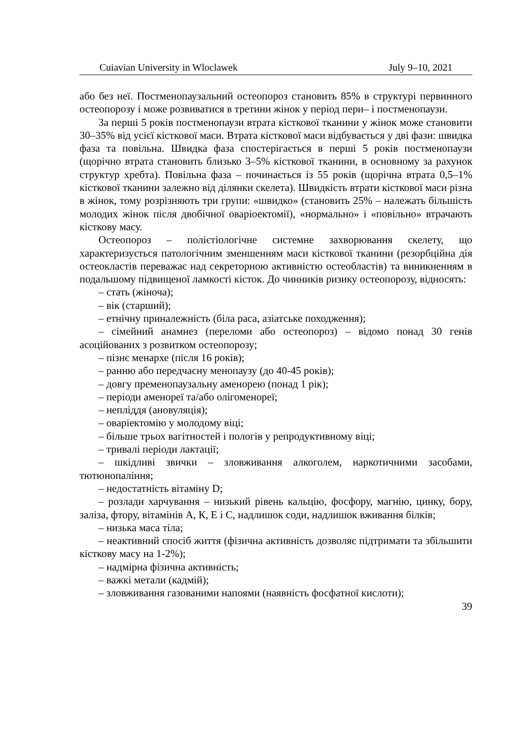Cuiavian University in Wloclawek July 9–10, 2021
або без неї. Постменопаузальний остеопороз становить 85% в структурі первинного остеопорозу і може розвиватися в третини жінок у період пери– і постменопаузи.
За перші 5 років постменопаузи втрата кісткової тканини у жінок може становити 30–35% від усієї кісткової маси. Втрата кісткової маси відбувається у дві фази: швидка фаза та повільна. Швидка фаза спостерігається в перші 5 років постменопаузи (щорічно втрата становить близько 3–5% кісткової тканини, в основному за рахунок структур хребта). Повільна фаза – починається із 55 років (щорічна втрата 0,5–1% кісткової тканини залежно від ділянки скелета). Швидкість втрати кісткової маси різна в жінок, тому розрізняють три групи: «швидко» (становить 25% – належать більшість молодих жінок після двобічної оваріоектомії), «нормально» і «повільно» втрачають кісткову масу.
Остеопороз – полієтіологічне системне захворювання скелету, що характеризується патологічним зменшенням маси кісткової тканини (резорбційна дія остеокластів переважає над секреторною активністю остеобластів) та виникненням в подальшому підвищеної ламкості кісток. До чинників ризику остеопорозу, відносять:
– стать (жіноча);
– вік (старший);
– етнічну приналежність (біла раса, азіатське походження);
– сімейний анамнез (переломи або остеопороз) – відомо понад 30 генів асоційованих з розвитком остеопорозу;
– пізнє менархе (після 16 років);
– ранню або передчасну менопаузу (до 40-45 років);
– довгу пременопаузальну аменорею (понад 1 рік);
– періоди аменореї та/або олігоменореї;
– неплiддя (ановуляція);
– оваріектомію у молодому віці;
– більше трьох вагітностей і пологів у репродуктивному віці;
– тривалі періоди лактації;
– шкідливі звички – зловживання алкоголем, наркотичними засобами, тютюнопаління;
– недостатність вітаміну D;
– розлади харчування – низький рівень кальцію, фосфору, магнію, цинку, бору, заліза, фтору, вітамінів А, К, Е і С, надлишок соди, надлишок вживання білків;
– низька маса тіла;
– неактивний спосіб життя (фізична активність дозволяє підтримати та збільшити кісткову масу на 1-2%);
– надмірна фізична активність;
– важкі метали (кадмій);
– зловживання газованими напоями (наявність фосфатної кислоти);
39